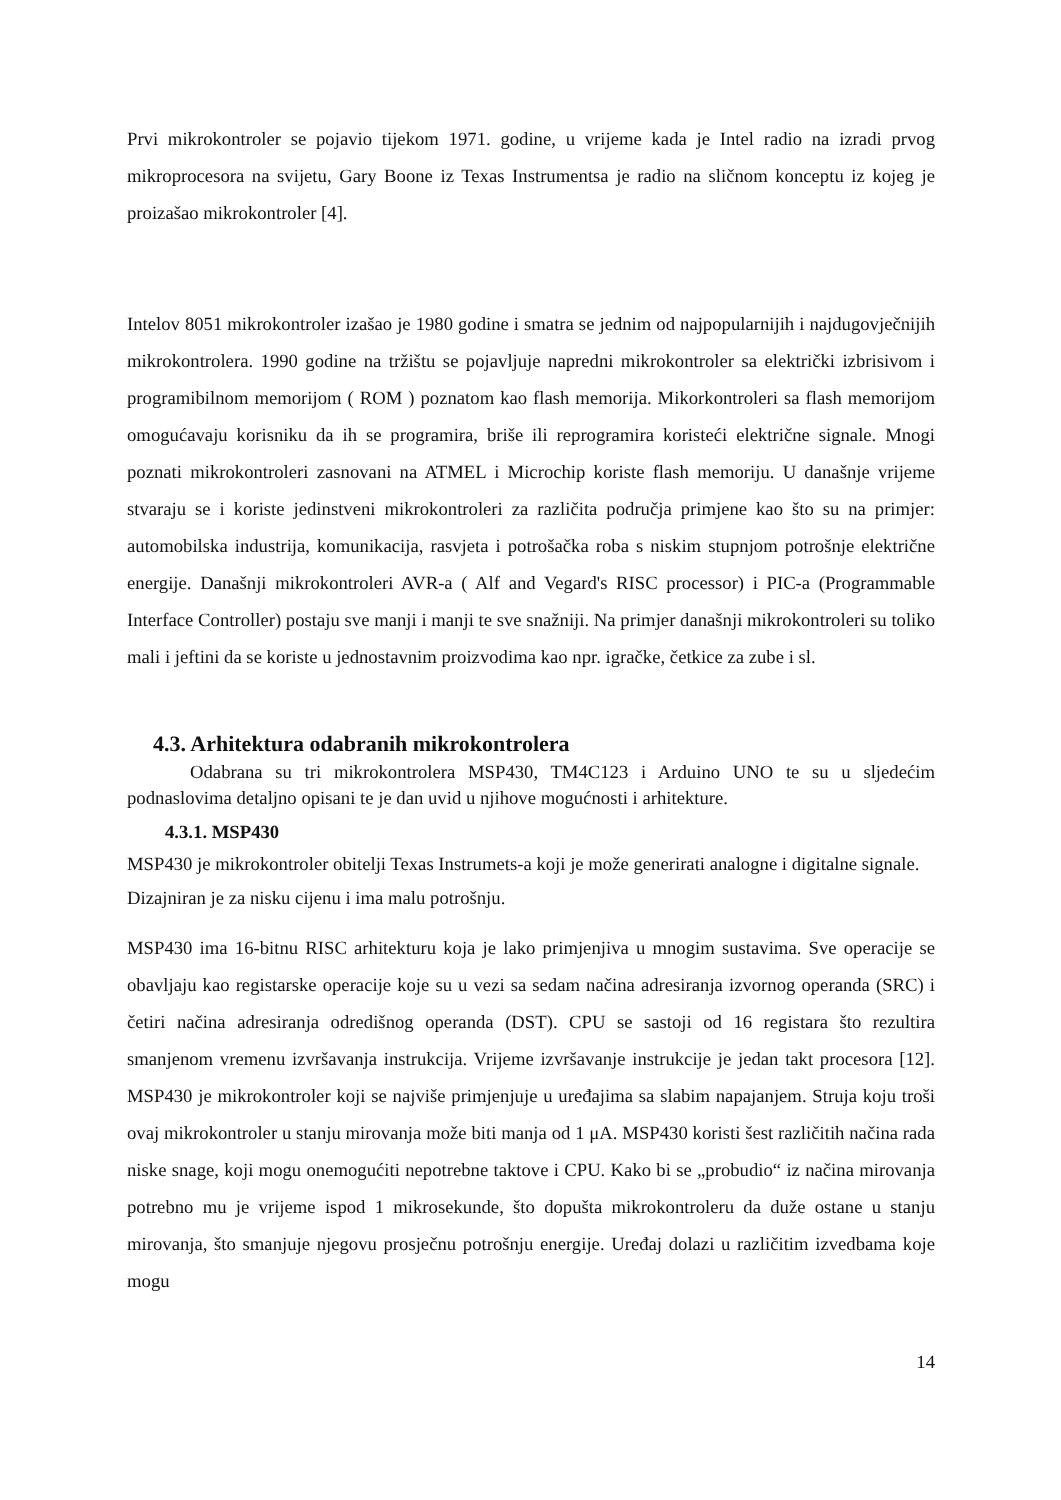Prvi mikrokontroler se pojavio tijekom 1971. godine, u vrijeme kada je Intel radio na izradi prvog mikroprocesora na svijetu, Gary Boone iz Texas Instrumentsa je radio na sličnom konceptu iz kojeg je proizašao mikrokontroler [4].
Intelov 8051 mikrokontroler izašao je 1980 godine i smatra se jednim od najpopularnijih i najdugovječnijih mikrokontrolera. 1990 godine na tržištu se pojavljuje napredni mikrokontroler sa električki izbrisivom i programibilnom memorijom ( ROM ) poznatom kao flash memorija. Mikorkontroleri sa flash memorijom omogućavaju korisniku da ih se programira, briše ili reprogramira koristeći električne signale. Mnogi poznati mikrokontroleri zasnovani na ATMEL i Microchip koriste flash memoriju. U današnje vrijeme stvaraju se i koriste jedinstveni mikrokontroleri za različita područja primjene kao što su na primjer: automobilska industrija, komunikacija, rasvjeta i potrošačka roba s niskim stupnjom potrošnje električne energije. Današnji mikrokontroleri AVR-a ( Alf and Vegard's RISC processor) i PIC-a (Programmable Interface Controller) postaju sve manji i manji te sve snažniji. Na primjer današnji mikrokontroleri su toliko mali i jeftini da se koriste u jednostavnim proizvodima kao npr. igračke, četkice za zube i sl.
4.3. Arhitektura odabranih mikrokontrolera
Odabrana su tri mikrokontrolera MSP430, TM4C123 i Arduino UNO te su u sljedećim podnaslovima detaljno opisani te je dan uvid u njihove mogućnosti i arhitekture.
4.3.1. MSP430
MSP430 je mikrokontroler obitelji Texas Instrumets-a koji je može generirati analogne i digitalne signale. Dizajniran je za nisku cijenu i ima malu potrošnju.
MSP430 ima 16-bitnu RISC arhitekturu koja je lako primjenjiva u mnogim sustavima. Sve operacije se obavljaju kao registarske operacije koje su u vezi sa sedam načina adresiranja izvornog operanda (SRC) i četiri načina adresiranja odredišnog operanda (DST). CPU se sastoji od 16 registara što rezultira smanjenom vremenu izvršavanja instrukcija. Vrijeme izvršavanje instrukcije je jedan takt procesora [12]. MSP430 je mikrokontroler koji se najviše primjenjuje u uređajima sa slabim napajanjem. Struja koju troši ovaj mikrokontroler u stanju mirovanja može biti manja od 1 μA. MSP430 koristi šest različitih načina rada niske snage, koji mogu onemogućiti nepotrebne taktove i CPU. Kako bi se „probudio“ iz načina mirovanja potrebno mu je vrijeme ispod 1 mikrosekunde, što dopušta mikrokontroleru da duže ostane u stanju mirovanja, što smanjuje njegovu prosječnu potrošnju energije. Uređaj dolazi u različitim izvedbama koje mogu
14